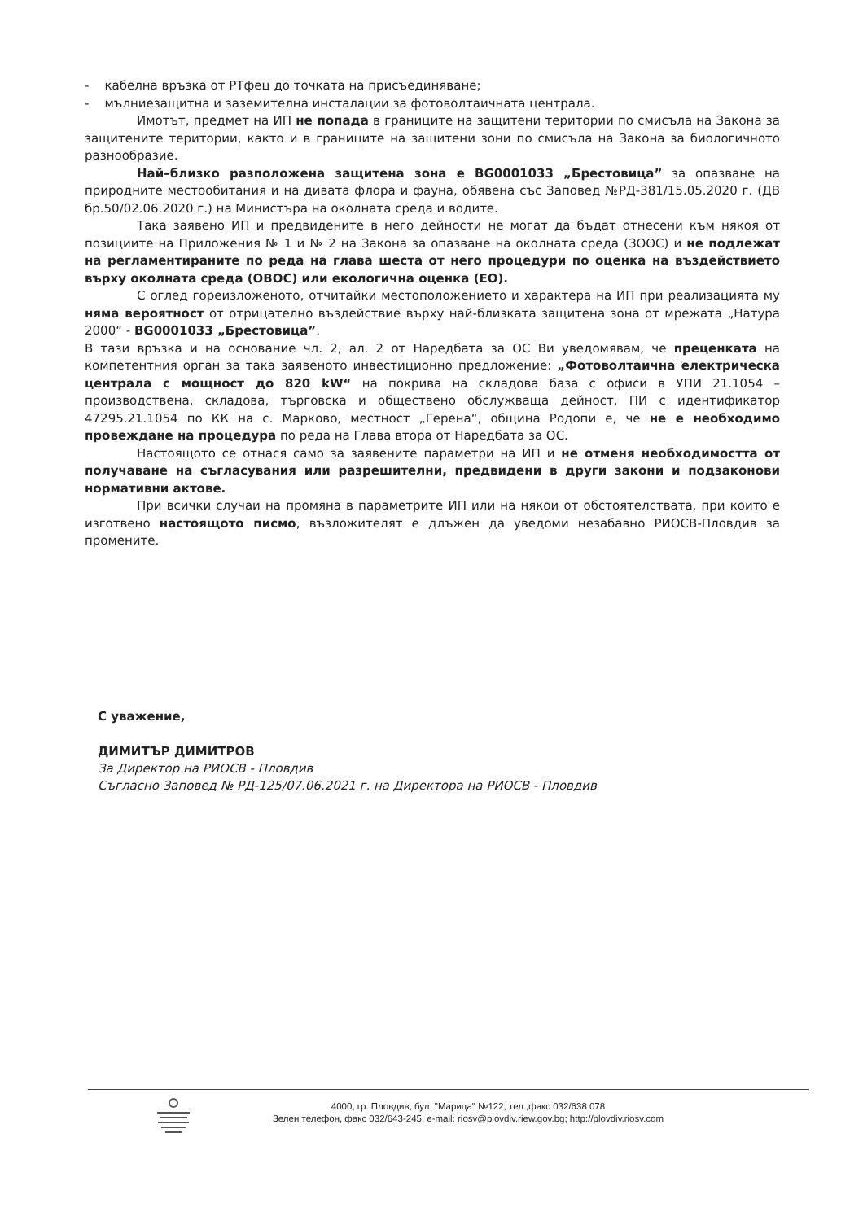- кабелна връзка от РТфец до точката на присъединяване;
- мълниезащитна и заземителна инсталации за фотоволтаичната централа.
Имотът, предмет на ИП не попада в границите на защитени територии по смисъла на Закона за защитените територии, както и в границите на защитени зони по смисъла на Закона за биологичното разнообразие.
Най–близко разположена защитена зона е BG0001033 „Брестовица” за опазване на природните местообитания и на дивата флора и фауна, обявена със Заповед №РД-381/15.05.2020 г. (ДВ бр.50/02.06.2020 г.) на Министъра на околната среда и водите.
Така заявено ИП и предвидените в него дейности не могат да бъдат отнесени към някоя от позициите на Приложения № 1 и № 2 на Закона за опазване на околната среда (ЗООС) и не подлежат на регламентираните по реда на глава шеста от него процедури по оценка на въздействието върху околната среда (ОВОС) или екологична оценка (ЕО).
С оглед гореизложеното, отчитайки местоположението и характера на ИП при реализацията му няма вероятност от отрицателно въздействие върху най-близката защитена зона от мрежата „Натура 2000“ - BG0001033 „Брестовица”.
В тази връзка и на основание чл. 2, ал. 2 от Наредбата за ОС Ви уведомявам, че преценката на компетентния орган за така заявеното инвестиционно предложение: „Фотоволтаична електрическа централа с мощност до 820 kW“ на покрива на складова база с офиси в УПИ 21.1054 – производствена, складова, търговска и обществено обслужваща дейност, ПИ с идентификатор 47295.21.1054 по КК на с. Марково, местност „Герена“, община Родопи е, че не е необходимо провеждане на процедура по реда на Глава втора от Наредбата за ОС.
Настоящото се отнася само за заявените параметри на ИП и не отменя необходимостта от получаване на съгласувания или разрешителни, предвидени в други закони и подзаконови нормативни актове.
При всички случаи на промяна в параметрите ИП или на някои от обстоятелствата, при които е изготвено настоящото писмо, възложителят е длъжен да уведоми незабавно РИОСВ-Пловдив за промените.
С уважение,
ДИМИТЪР ДИМИТРОВ
За Директор на РИОСВ - Пловдив
Съгласно Заповед № РД-125/07.06.2021 г. на Директора на РИОСВ - Пловдив
4000, гр. Пловдив, бул. "Марица" №122, тел.,факс 032/638 078
Зелен телефон, факс 032/643-245, e-mail: riosv@plovdiv.riew.gov.bg; http://plovdiv.riosv.com